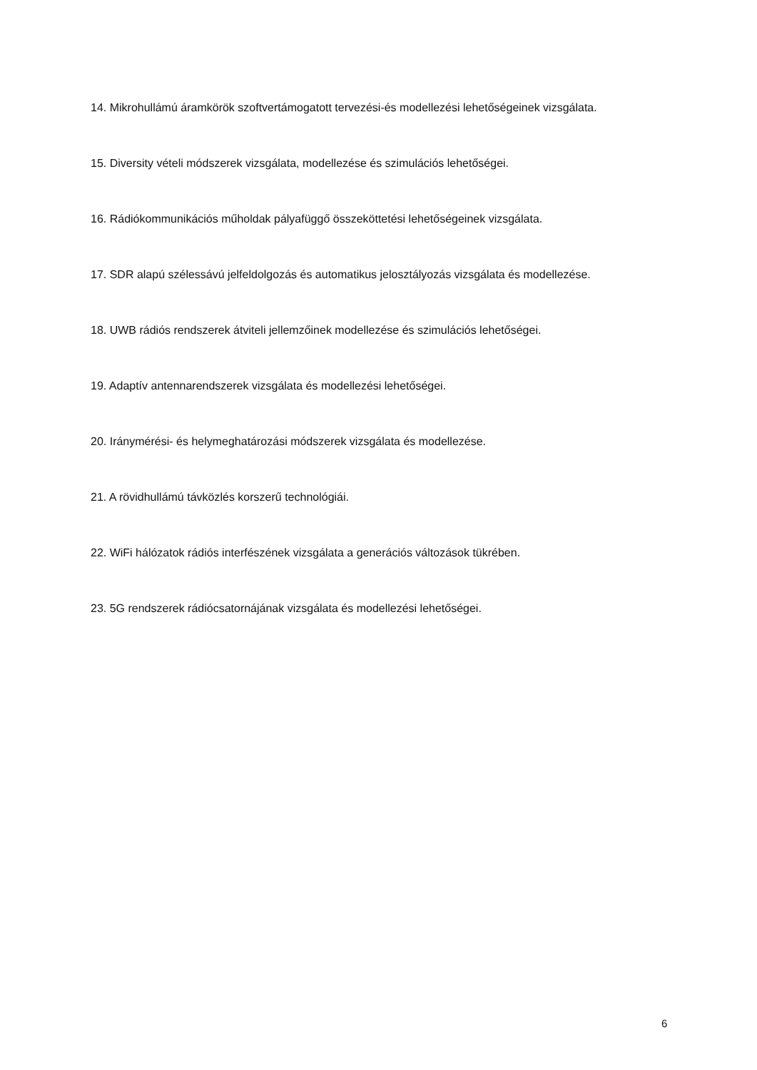14. Mikrohullámú áramkörök szoftvertámogatott tervezési-és modellezési lehetőségeinek vizsgálata.
15. Diversity vételi módszerek vizsgálata, modellezése és szimulációs lehetőségei.
16. Rádiókommunikációs műholdak pályafüggő összeköttetési lehetőségeinek vizsgálata.
17. SDR alapú szélessávú jelfeldolgozás és automatikus jelosztályozás vizsgálata és modellezése.
18. UWB rádiós rendszerek átviteli jellemzőinek modellezése és szimulációs lehetőségei.
19. Adaptív antennarendszerek vizsgálata és modellezési lehetőségei.
20. Iránymérési- és helymeghatározási módszerek vizsgálata és modellezése.
21. A rövidhullámú távközlés korszerű technológiái.
22. WiFi hálózatok rádiós interfészének vizsgálata a generációs változások tükrében.
23. 5G rendszerek rádiócsatornájának vizsgálata és modellezési lehetőségei.
6